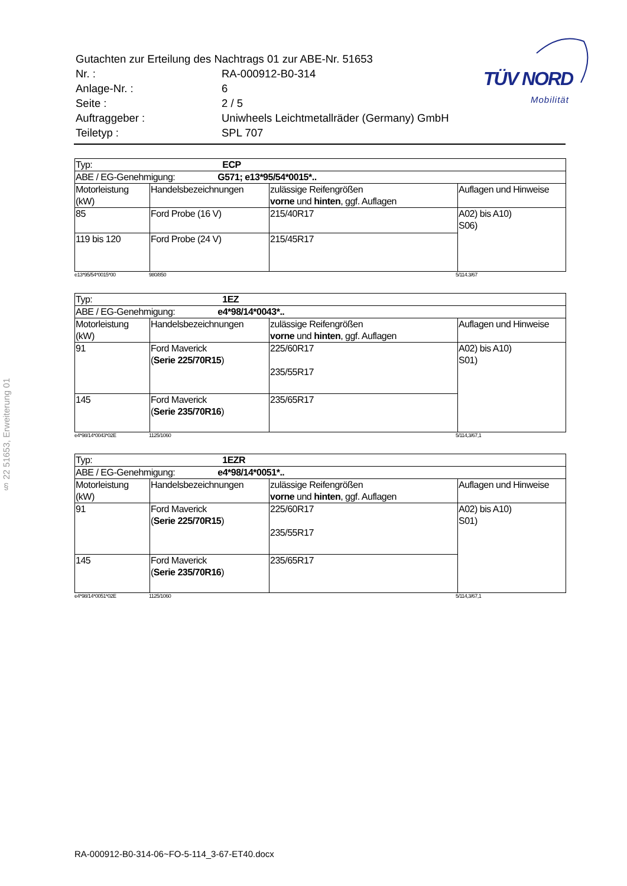§ 22 51653, Erweiterung 01
| Gutachten zur Erteilung des Nachtrags 01 zur ABE-Nr. 51653 | |
| Nr. : | RA-000912-B0-314 |
| Anlage-Nr. : | 6 |
| Seite : | 2 / 5 |
| Auftraggeber : | Uniwheels Leichtmetallräder (Germany) GmbH |
| Teiletyp : | SPL 707 |
TÜV NORD
Mobilität
| Typ: ECP | | | |
| ABE / EG-Genehmigung: G571; e13*95/54*0015*.. | | | |
| Motorleistung (kW) | Handelsbezeichnungen | zulässige Reifengrößen vorne und hinten , ggf. Auflagen | Auflagen und Hinweise |
| 85 | Ford Probe (16 V) | 215/40R17 | A02) bis A10) S06) |
| 119 bis 120 | Ford Probe (24 V) | 215/45R17 | |
e13*95/54*0015*00 980/850 5/114.3/67
| Typ: 1EZ | | | |
| ABE / EG-Genehmigung: e4*98/14*0043*.. | | | |
| Motorleistung (kW) | Handelsbezeichnungen | zulässige Reifengrößen vorne und hinten , ggf. Auflagen | Auflagen und Hinweise |
| 91 | Ford Maverick ( Serie 225/70R15 ) | 225/60R17 235/55R17 | A02) bis A10) S01) |
| 145 | Ford Maverick ( Serie 235/70R16 ) | 235/65R17 | |
e4*98/14*0043*02E 1125/1060 5/114,3/67,1
| Typ: 1EZR | | | |
| ABE / EG-Genehmigung: e4*98/14*0051*.. | | | |
| Motorleistung (kW) | Handelsbezeichnungen | zulässige Reifengrößen vorne und hinten , ggf. Auflagen | Auflagen und Hinweise |
| 91 | Ford Maverick ( Serie 225/70R15 ) | 225/60R17 235/55R17 | A02) bis A10) S01) |
| 145 | Ford Maverick ( Serie 235/70R16 ) | 235/65R17 | |
e4*98/14*0051*02E 1125/1060 5/114,3/67,1
RA-000912-B0-314-06~FO-5-114_3-67-ET40.docx